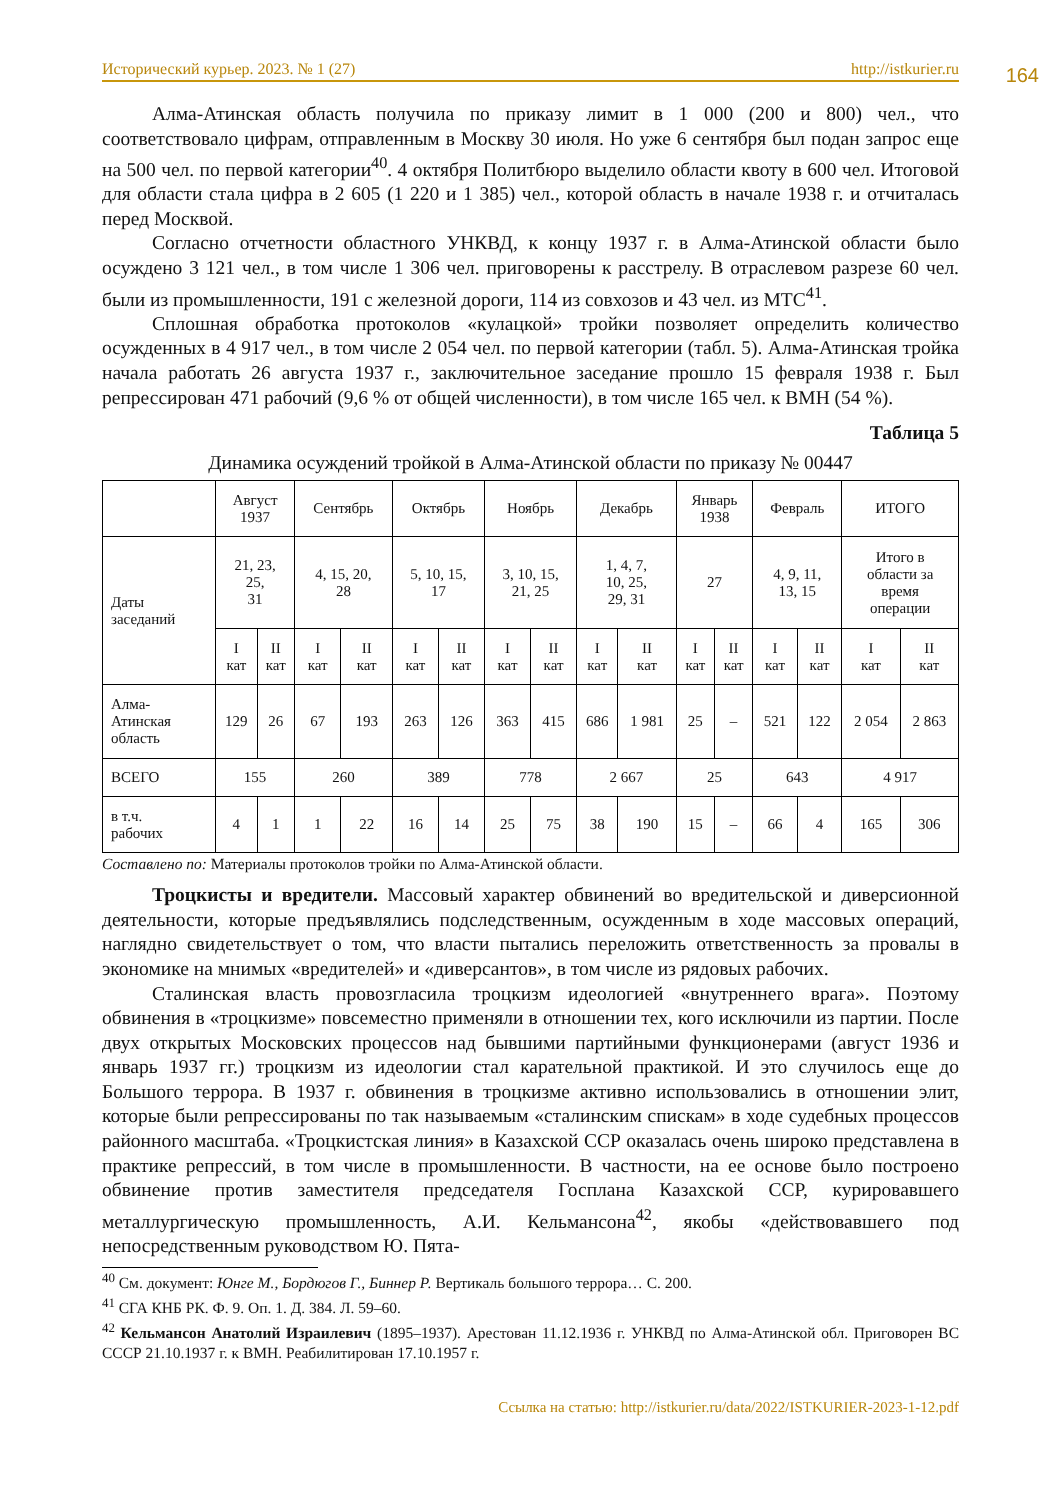Исторический курьер. 2023. № 1 (27) http://istkurier.ru
164
Алма-Атинская область получила по приказу лимит в 1 000 (200 и 800) чел., что соответствовало цифрам, отправленным в Москву 30 июля. Но уже 6 сентября был подан запрос еще на 500 чел. по первой категории<sup>40</sup>. 4 октября Политбюро выделило области квоту в 600 чел. Итоговой для области стала цифра в 2 605 (1 220 и 1 385) чел., которой область в начале 1938 г. и отчиталась перед Москвой.
Согласно отчетности областного УНКВД, к концу 1937 г. в Алма-Атинской области было осуждено 3 121 чел., в том числе 1 306 чел. приговорены к расстрелу. В отраслевом разрезе 60 чел. были из промышленности, 191 с железной дороги, 114 из совхозов и 43 чел. из МТС<sup>41</sup>.
Сплошная обработка протоколов «кулацкой» тройки позволяет определить количество осужденных в 4 917 чел., в том числе 2 054 чел. по первой категории (табл. 5). Алма-Атинская тройка начала работать 26 августа 1937 г., заключительное заседание прошло 15 февраля 1938 г. Был репрессирован 471 рабочий (9,6 % от общей численности), в том числе 165 чел. к ВМН (54 %).
Таблица 5
Динамика осуждений тройкой в Алма-Атинской области по приказу № 00447
| | Август 1937 | | Сентябрь | | Октябрь | | Ноябрь | | Декабрь | | Январь 1938 | | Февраль | | ИТОГО | |
| Даты заседаний | 21, 23, 25, 31 | | 4, 15, 20, 28 | | 5, 10, 15, 17 | | 3, 10, 15, 21, 25 | | 1, 4, 7, 10, 25, 29, 31 | | 27 | | 4, 9, 11, 13, 15 | | Итого в области за время операции | |
| | I кат | II кат | I кат | II кат | I кат | II кат | I кат | II кат | I кат | II кат | I кат | II кат | I кат | II кат | I кат | II кат |
| Алма- Атинская область | 129 | 26 | 67 | 193 | 263 | 126 | 363 | 415 | 686 | 1 981 | 25 | – | 521 | 122 | 2 054 | 2 863 |
| ВСЕГО | 155 | | 260 | | 389 | | 778 | | 2 667 | | 25 | | 643 | | 4 917 | |
| в т.ч. рабочих | 4 | 1 | 1 | 22 | 16 | 14 | 25 | 75 | 38 | 190 | 15 | – | 66 | 4 | 165 | 306 |
Составлено по: Материалы протоколов тройки по Алма-Атинской области.
Троцкисты и вредители. Массовый характер обвинений во вредительской и диверсионной деятельности, которые предъявлялись подследственным, осужденным в ходе массовых операций, наглядно свидетельствует о том, что власти пытались переложить ответственность за провалы в экономике на мнимых «вредителей» и «диверсантов», в том числе из рядовых рабочих.
Сталинская власть провозгласила троцкизм идеологией «внутреннего врага». Поэтому обвинения в «троцкизме» повсеместно применяли в отношении тех, кого исключили из партии. После двух открытых Московских процессов над бывшими партийными функционерами (август 1936 и январь 1937 гг.) троцкизм из идеологии стал карательной практикой. И это случилось еще до Большого террора. В 1937 г. обвинения в троцкизме активно использовались в отношении элит, которые были репрессированы по так называемым «сталинским спискам» в ходе судебных процессов районного масштаба. «Троцкистская линия» в Казахской ССР оказалась очень широко представлена в практике репрессий, в том числе в промышленности. В частности, на ее основе было построено обвинение против заместителя председателя Госплана Казахской ССР, курировавшего металлургическую промышленность, А.И. Кельмансона<sup>42</sup>, якобы «действовавшего под непосредственным руководством Ю. Пята-
<sup>40</sup> См. документ: Юнге М., Бордюгов Г., Биннер Р. Вертикаль большого террора… С. 200.
<sup>41</sup> СГА КНБ РК. Ф. 9. Оп. 1. Д. 384. Л. 59–60.
<sup>42</sup> Кельмансон Анатолий Израилевич (1895–1937). Арестован 11.12.1936 г. УНКВД по Алма-Атинской обл. Приговорен ВС СССР 21.10.1937 г. к ВМН. Реабилитирован 17.10.1957 г.
Ссылка на статью: http://istkurier.ru/data/2022/ISTKURIER-2023-1-12.pdf